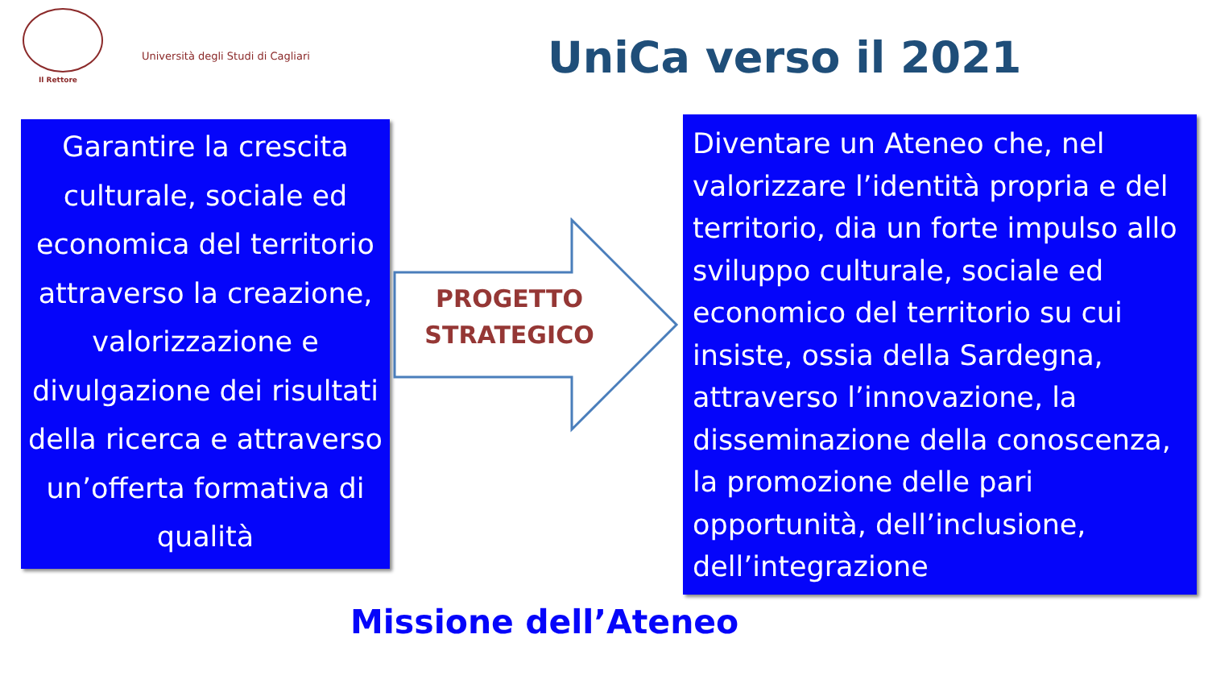Il Rettore
Università degli Studi di Cagliari
UniCa verso il 2021
Garantire la crescita culturale, sociale ed economica del territorio attraverso la creazione, valorizzazione e divulgazione dei risultati della ricerca e attraverso un’offerta formativa di qualità
PROGETTO STRATEGICO
Diventare un Ateneo che, nel valorizzare l’identità propria e del territorio, dia un forte impulso allo sviluppo culturale, sociale ed economico del territorio su cui insiste, ossia della Sardegna, attraverso l’innovazione, la disseminazione della conoscenza, la promozione delle pari opportunità, dell’inclusione, dell’integrazione
Missione dell’Ateneo